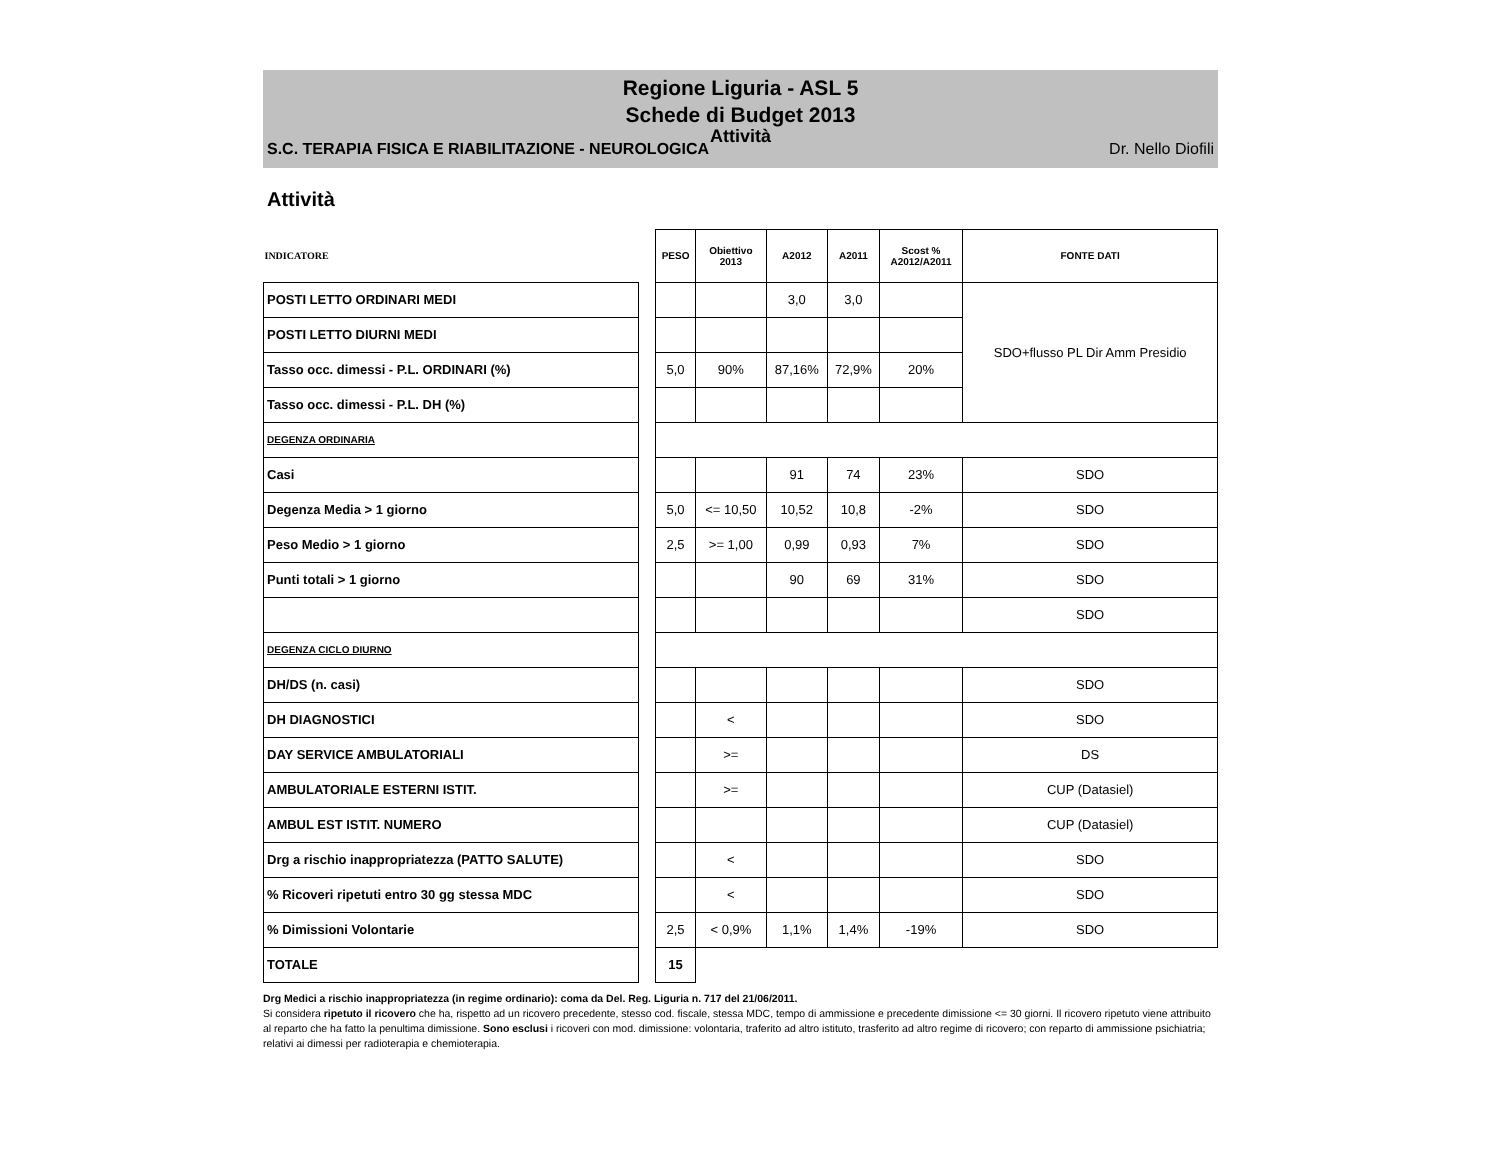Regione Liguria - ASL 5
Schede di Budget 2013
Attività
S.C. TERAPIA FISICA E RIABILITAZIONE - NEUROLOGICA Dr. Nello Diofili
Attività
| INDICATORE | | PESO | Obiettivo 2013 | A2012 | A2011 | Scost % A2012/A2011 | FONTE DATI |
| --- | --- | --- | --- | --- | --- | --- | --- |
| POSTI LETTO ORDINARI MEDI | | | | 3,0 | 3,0 | | SDO+flusso PL Dir Amm Presidio |
| POSTI LETTO DIURNI MEDI | | | | | | | |
| Tasso occ. dimessi - P.L. ORDINARI (%) | | 5,0 | 90% | 87,16% | 72,9% | 20% | |
| Tasso occ. dimessi - P.L. DH (%) | | | | | | | |
| DEGENZA ORDINARIA | | | | | | | |
| Casi | | | | 91 | 74 | 23% | SDO |
| Degenza Media > 1 giorno | | 5,0 | <= 10,50 | 10,52 | 10,8 | -2% | SDO |
| Peso Medio > 1 giorno | | 2,5 | >= 1,00 | 0,99 | 0,93 | 7% | SDO |
| Punti totali > 1 giorno | | | | 90 | 69 | 31% | SDO |
| | | | | | | | SDO |
| DEGENZA CICLO DIURNO | | | | | | | |
| DH/DS (n. casi) | | | | | | | SDO |
| DH DIAGNOSTICI | | | < | | | | SDO |
| DAY SERVICE AMBULATORIALI | | | >= | | | | DS |
| AMBULATORIALE ESTERNI ISTIT. | | | >= | | | | CUP (Datasiel) |
| AMBUL EST ISTIT. NUMERO | | | | | | | CUP (Datasiel) |
| Drg a rischio inappropriatezza (PATTO SALUTE) | | | < | | | | SDO |
| % Ricoveri ripetuti entro 30 gg stessa MDC | | | < | | | | SDO |
| % Dimissioni Volontarie | | 2,5 | < 0,9% | 1,1% | 1,4% | -19% | SDO |
| TOTALE | | 15 | | | | | |
Drg Medici a rischio inappropriatezza (in regime ordinario): coma da Del. Reg. Liguria n. 717 del 21/06/2011.
Si considera ripetuto il ricovero che ha, rispetto ad un ricovero precedente, stesso cod. fiscale, stessa MDC, tempo di ammissione e precedente dimissione <= 30 giorni. Il ricovero ripetuto viene attribuito al reparto che ha fatto la penultima dimissione. Sono esclusi i ricoveri con mod. dimissione: volontaria, traferito ad altro istituto, trasferito ad altro regime di ricovero; con reparto di ammissione psichiatria; relativi ai dimessi per radioterapia e chemioterapia.